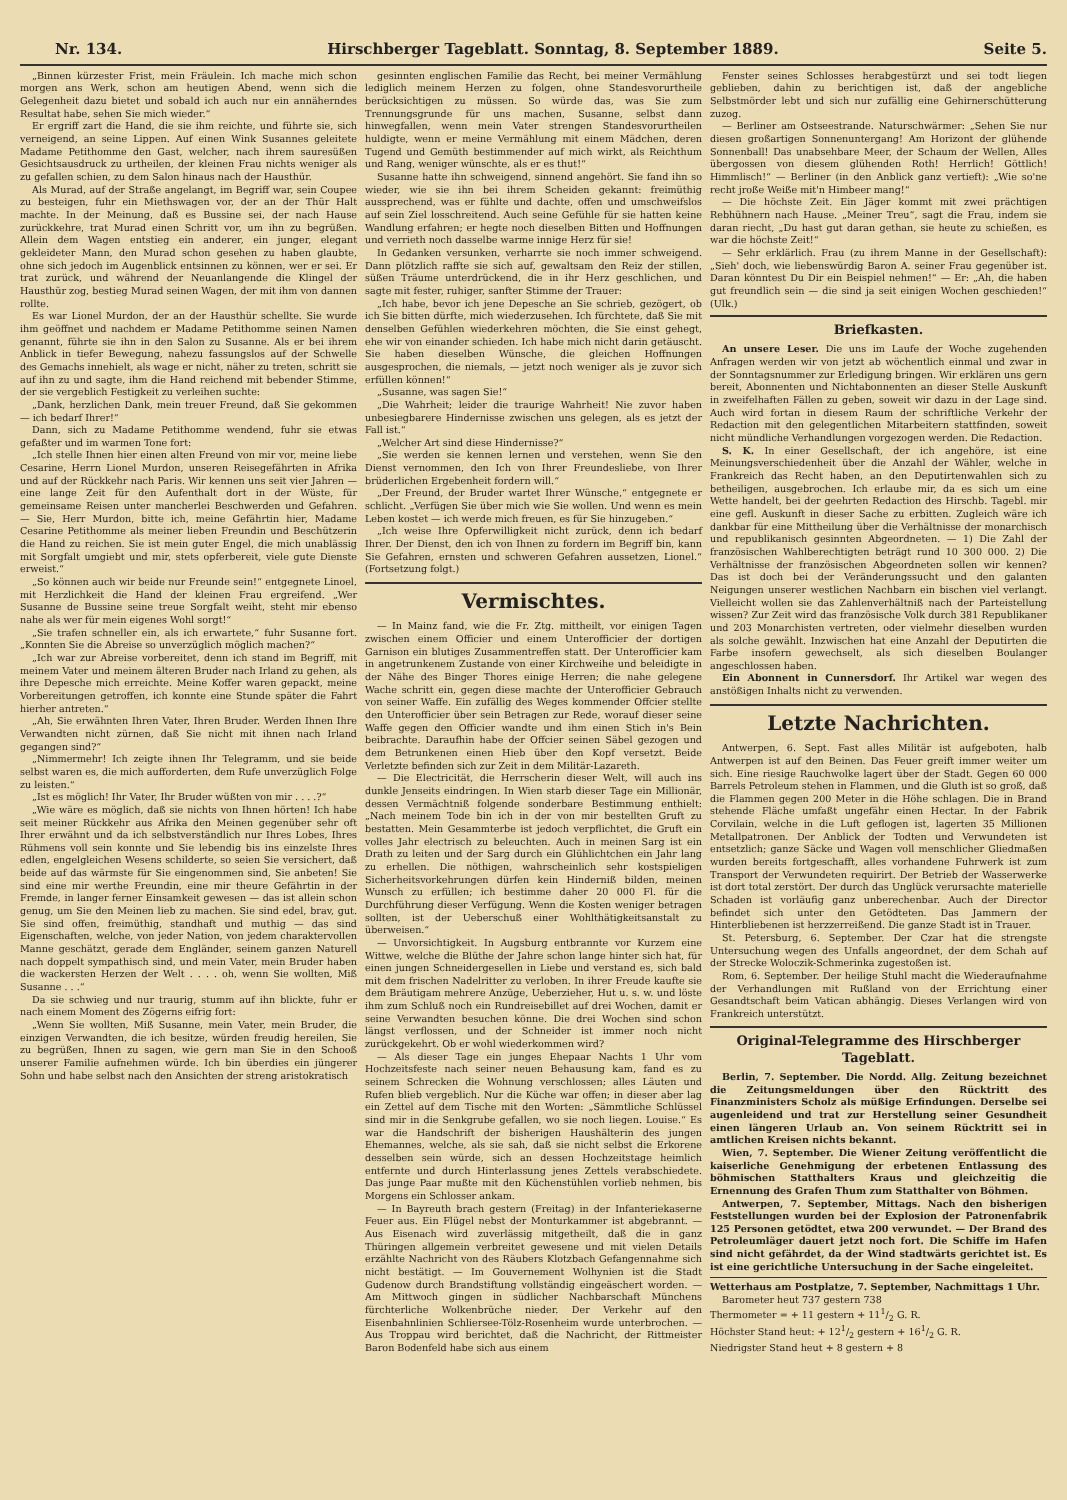Nr. 134. Hirschberger Tageblatt. Sonntag, 8. September 1889. Seite 5.
„Binnen kürzester Frist, mein Fräulein. Ich mache mich schon morgen ans Werk, schon am heutigen Abend, wenn sich die Gelegenheit dazu bietet und sobald ich auch nur ein annäherndes Resultat habe, sehen Sie mich wieder.“
Er ergriff zart die Hand, die sie ihm reichte, und führte sie, sich verneigend, an seine Lippen. Auf einen Wink Susannes geleitete Madame Petithomme den Gast, welcher, nach ihrem sauresüßen Gesichtsausdruck zu urtheilen, der kleinen Frau nichts weniger als zu gefallen schien, zu dem Salon hinaus nach der Hausthür.
Als Murad, auf der Straße angelangt, im Begriff war, sein Coupee zu besteigen, fuhr ein Miethswagen vor, der an der Thür Halt machte. In der Meinung, daß es Bussine sei, der nach Hause zurückkehre, trat Murad einen Schritt vor, um ihn zu begrüßen. Allein dem Wagen entstieg ein anderer, ein junger, elegant gekleideter Mann, den Murad schon gesehen zu haben glaubte, ohne sich jedoch im Augenblick entsinnen zu können, wer er sei. Er trat zurück, und während der Neuanlangende die Klingel der Hausthür zog, bestieg Murad seinen Wagen, der mit ihm von dannen rollte.
Es war Lionel Murdon, der an der Hausthür schellte. Sie wurde ihm geöffnet und nachdem er Madame Petithomme seinen Namen genannt, führte sie ihn in den Salon zu Susanne. Als er bei ihrem Anblick in tiefer Bewegung, nahezu fassungslos auf der Schwelle des Gemachs innehielt, als wage er nicht, näher zu treten, schritt sie auf ihn zu und sagte, ihm die Hand reichend mit bebender Stimme, der sie vergeblich Festigkeit zu verleihen suchte:
„Dank, herzlichen Dank, mein treuer Freund, daß Sie gekommen — ich bedarf Ihrer!“
Dann, sich zu Madame Petithomme wendend, fuhr sie etwas gefaßter und im warmen Tone fort:
„Ich stelle Ihnen hier einen alten Freund von mir vor, meine liebe Cesarine, Herrn Lionel Murdon, unseren Reisegefährten in Afrika und auf der Rückkehr nach Paris. Wir kennen uns seit vier Jahren — eine lange Zeit für den Aufenthalt dort in der Wüste, für gemeinsame Reisen unter mancherlei Beschwerden und Gefahren. — Sie, Herr Murdon, bitte ich, meine Gefährtin hier, Madame Cesarine Petithomme als meiner lieben Freundin und Beschützerin die Hand zu reichen. Sie ist mein guter Engel, die mich unablässig mit Sorgfalt umgiebt und mir, stets opferbereit, viele gute Dienste erweist.“
„So können auch wir beide nur Freunde sein!“ entgegnete Linoel, mit Herzlichkeit die Hand der kleinen Frau ergreifend. „Wer Susanne de Bussine seine treue Sorgfalt weiht, steht mir ebenso nahe als wer für mein eigenes Wohl sorgt!“
„Sie trafen schneller ein, als ich erwartete,“ fuhr Susanne fort. „Konnten Sie die Abreise so unverzüglich möglich machen?“
„Ich war zur Abreise vorbereitet, denn ich stand im Begriff, mit meinem Vater und meinem älteren Bruder nach Irland zu gehen, als ihre Depesche mich erreichte. Meine Koffer waren gepackt, meine Vorbereitungen getroffen, ich konnte eine Stunde später die Fahrt hierher antreten.“
„Ah, Sie erwähnten Ihren Vater, Ihren Bruder. Werden Ihnen Ihre Verwandten nicht zürnen, daß Sie nicht mit ihnen nach Irland gegangen sind?“
„Nimmermehr! Ich zeigte ihnen Ihr Telegramm, und sie beide selbst waren es, die mich aufforderten, dem Rufe unverzüglich Folge zu leisten.“
„Ist es möglich! Ihr Vater, Ihr Bruder wüßten von mir . . . .?“
„Wie wäre es möglich, daß sie nichts von Ihnen hörten! Ich habe seit meiner Rückkehr aus Afrika den Meinen gegenüber sehr oft Ihrer erwähnt und da ich selbstverständlich nur Ihres Lobes, Ihres Rühmens voll sein konnte und Sie lebendig bis ins einzelste Ihres edlen, engelgleichen Wesens schilderte, so seien Sie versichert, daß beide auf das wärmste für Sie eingenommen sind, Sie anbeten! Sie sind eine mir werthe Freundin, eine mir theure Gefährtin in der Fremde, in langer ferner Einsamkeit gewesen — das ist allein schon genug, um Sie den Meinen lieb zu machen. Sie sind edel, brav, gut. Sie sind offen, freimüthig, standhaft und muthig — das sind Eigenschaften, welche, von jeder Nation, von jedem charaktervollen Manne geschätzt, gerade dem Engländer, seinem ganzen Naturell nach doppelt sympathisch sind, und mein Vater, mein Bruder haben die wackersten Herzen der Welt . . . . oh, wenn Sie wollten, Miß Susanne . . .“
Da sie schwieg und nur traurig, stumm auf ihn blickte, fuhr er nach einem Moment des Zögerns eifrig fort:
„Wenn Sie wollten, Miß Susanne, mein Vater, mein Bruder, die einzigen Verwandten, die ich besitze, würden freudig hereilen, Sie zu begrüßen, Ihnen zu sagen, wie gern man Sie in den Schooß unserer Familie aufnehmen würde. Ich bin überdies ein jüngerer Sohn und habe selbst nach den Ansichten der streng aristokratisch
gesinnten englischen Familie das Recht, bei meiner Vermählung lediglich meinem Herzen zu folgen, ohne Standesvorurtheile berücksichtigen zu müssen. So würde das, was Sie zum Trennungsgrunde für uns machen, Susanne, selbst dann hinwegfallen, wenn mein Vater strengen Standesvorurtheilen huldigte, wenn er meine Vermählung mit einem Mädchen, deren Tugend und Gemüth bestimmender auf mich wirkt, als Reichthum und Rang, weniger wünschte, als er es thut!“
Susanne hatte ihn schweigend, sinnend angehört. Sie fand ihn so wieder, wie sie ihn bei ihrem Scheiden gekannt: freimüthig aussprechend, was er fühlte und dachte, offen und umschweifslos auf sein Ziel losschreitend. Auch seine Gefühle für sie hatten keine Wandlung erfahren; er hegte noch dieselben Bitten und Hoffnungen und verrieth noch dasselbe warme innige Herz für sie!
In Gedanken versunken, verharrte sie noch immer schweigend. Dann plötzlich raffte sie sich auf, gewaltsam den Reiz der stillen, süßen Träume unterdrückend, die in ihr Herz geschlichen, und sagte mit fester, ruhiger, sanfter Stimme der Trauer:
„Ich habe, bevor ich jene Depesche an Sie schrieb, gezögert, ob ich Sie bitten dürfte, mich wiederzusehen. Ich fürchtete, daß Sie mit denselben Gefühlen wiederkehren möchten, die Sie einst gehegt, ehe wir von einander schieden. Ich habe mich nicht darin getäuscht. Sie haben dieselben Wünsche, die gleichen Hoffnungen ausgesprochen, die niemals, — jetzt noch weniger als je zuvor sich erfüllen können!“
„Susanne, was sagen Sie!“
„Die Wahrheit; leider die traurige Wahrheit! Nie zuvor haben unbesiegbarere Hindernisse zwischen uns gelegen, als es jetzt der Fall ist.“
„Welcher Art sind diese Hindernisse?“
„Sie werden sie kennen lernen und verstehen, wenn Sie den Dienst vernommen, den Ich von Ihrer Freundesliebe, von Ihrer brüderlichen Ergebenheit fordern will.“
„Der Freund, der Bruder wartet Ihrer Wünsche,“ entgegnete er schlicht. „Verfügen Sie über mich wie Sie wollen. Und wenn es mein Leben kostet — ich werde mich freuen, es für Sie hinzugeben.“
„Ich weise Ihre Opferwilligkeit nicht zurück, denn ich bedarf Ihrer. Der Dienst, den ich von Ihnen zu fordern im Begriff bin, kann Sie Gefahren, ernsten und schweren Gefahren aussetzen, Lionel.“ (Fortsetzung folgt.)
Vermischtes.
— In Mainz fand, wie die Fr. Ztg. mittheilt, vor einigen Tagen zwischen einem Officier und einem Unterofficier der dortigen Garnison ein blutiges Zusammentreffen statt. Der Unterofficier kam in angetrunkenem Zustande von einer Kirchweihe und beleidigte in der Nähe des Binger Thores einige Herren; die nahe gelegene Wache schritt ein, gegen diese machte der Unterofficier Gebrauch von seiner Waffe. Ein zufällig des Weges kommender Offcier stellte den Unterofficier über sein Betragen zur Rede, worauf dieser seine Waffe gegen den Officier wandte und ihm einen Stich in's Bein beibrachte. Daraufhin habe der Offcier seinen Säbel gezogen und dem Betrunkenen einen Hieb über den Kopf versetzt. Beide Verletzte befinden sich zur Zeit in dem Militär-Lazareth.
— Die Electricität, die Herrscherin dieser Welt, will auch ins dunkle Jenseits eindringen. In Wien starb dieser Tage ein Millionär, dessen Vermächtniß folgende sonderbare Bestimmung enthielt: „Nach meinem Tode bin ich in der von mir bestellten Gruft zu bestatten. Mein Gesammterbe ist jedoch verpflichtet, die Gruft ein volles Jahr electrisch zu beleuchten. Auch in meinen Sarg ist ein Drath zu leiten und der Sarg durch ein Glühlichtchen ein Jahr lang zu erhellen. Die nöthigen, wahrscheinlich sehr kostspieligen Sicherheitsvorkehrungen dürfen kein Hinderniß bilden, meinen Wunsch zu erfüllen; ich bestimme daher 20 000 Fl. für die Durchführung dieser Verfügung. Wenn die Kosten weniger betragen sollten, ist der Ueberschuß einer Wohlthätigkeitsanstalt zu überweisen.“
— Unvorsichtigkeit. In Augsburg entbrannte vor Kurzem eine Wittwe, welche die Blüthe der Jahre schon lange hinter sich hat, für einen jungen Schneidergesellen in Liebe und verstand es, sich bald mit dem frischen Nadelritter zu verloben. In ihrer Freude kaufte sie dem Bräutigam mehrere Anzüge, Ueberzieher, Hut u. s. w. und löste ihm zum Schluß noch ein Rundreisebillet auf drei Wochen, damit er seine Verwandten besuchen könne. Die drei Wochen sind schon längst verflossen, und der Schneider ist immer noch nicht zurückgekehrt. Ob er wohl wiederkommen wird?
— Als dieser Tage ein junges Ehepaar Nachts 1 Uhr vom Hochzeitsfeste nach seiner neuen Behausung kam, fand es zu seinem Schrecken die Wohnung verschlossen; alles Läuten und Rufen blieb vergeblich. Nur die Küche war offen; in dieser aber lag ein Zettel auf dem Tische mit den Worten: „Sämmtliche Schlüssel sind mir in die Senkgrube gefallen, wo sie noch liegen. Louise.“ Es war die Handschrift der bisherigen Haushälterin des jungen Ehemannes, welche, als sie sah, daß sie nicht selbst die Erkorene desselben sein würde, sich an dessen Hochzeitstage heimlich entfernte und durch Hinterlassung jenes Zettels verabschiedete. Das junge Paar mußte mit den Küchenstühlen vorlieb nehmen, bis Morgens ein Schlosser ankam.
— In Bayreuth brach gestern (Freitag) in der Infanteriekaserne Feuer aus. Ein Flügel nebst der Monturkammer ist abgebrannt. — Aus Eisenach wird zuverlässig mitgetheilt, daß die in ganz Thüringen allgemein verbreitet gewesene und mit vielen Details erzählte Nachricht von des Räubers Klotzbach Gefangennahme sich nicht bestätigt. — Im Gouvernement Wolhynien ist die Stadt Gudenow durch Brandstiftung vollständig eingeäschert worden. — Am Mittwoch gingen in südlicher Nachbarschaft Münchens fürchterliche Wolkenbrüche nieder. Der Verkehr auf den Eisenbahnlinien Schliersee-Tölz-Rosenheim wurde unterbrochen. — Aus Troppau wird berichtet, daß die Nachricht, der Rittmeister Baron Bodenfeld habe sich aus einem
Fenster seines Schlosses herabgestürzt und sei todt liegen geblieben, dahin zu berichtigen ist, daß der angebliche Selbstmörder lebt und sich nur zufällig eine Gehirnerschütterung zuzog.
— Berliner am Ostseestrande. Naturschwärmer: „Sehen Sie nur diesen großartigen Sonnenuntergang! Am Horizont der glühende Sonnenball! Das unabsehbare Meer, der Schaum der Wellen, Alles übergossen von diesem glühenden Roth! Herrlich! Göttlich! Himmlisch!“ — Berliner (in den Anblick ganz vertieft): „Wie so'ne recht jroße Weiße mit'n Himbeer mang!“
— Die höchste Zeit. Ein Jäger kommt mit zwei prächtigen Rebhühnern nach Hause. „Meiner Treu“, sagt die Frau, indem sie daran riecht, „Du hast gut daran gethan, sie heute zu schießen, es war die höchste Zeit!“
— Sehr erklärlich. Frau (zu ihrem Manne in der Gesellschaft): „Sieh' doch, wie liebenswürdig Baron A. seiner Frau gegenüber ist. Daran könntest Du Dir ein Beispiel nehmen!“ — Er: „Ah, die haben gut freundlich sein — die sind ja seit einigen Wochen geschieden!“ (Ulk.)
Briefkasten.
An unsere Leser. Die uns im Laufe der Woche zugehenden Anfragen werden wir von jetzt ab wöchentlich einmal und zwar in der Sonntagsnummer zur Erledigung bringen. Wir erklären uns gern bereit, Abonnenten und Nichtabonnenten an dieser Stelle Auskunft in zweifelhaften Fällen zu geben, soweit wir dazu in der Lage sind. Auch wird fortan in diesem Raum der schriftliche Verkehr der Redaction mit den gelegentlichen Mitarbeitern stattfinden, soweit nicht mündliche Verhandlungen vorgezogen werden. Die Redaction.
S. K. In einer Gesellschaft, der ich angehöre, ist eine Meinungsverschiedenheit über die Anzahl der Wähler, welche in Frankreich das Recht haben, an den Deputirtenwahlen sich zu betheiligen, ausgebrochen. Ich erlaube mir, da es sich um eine Wette handelt, bei der geehrten Redaction des Hirschb. Tagebl. mir eine gefl. Auskunft in dieser Sache zu erbitten. Zugleich wäre ich dankbar für eine Mittheilung über die Verhältnisse der monarchisch und republikanisch gesinnten Abgeordneten. — 1) Die Zahl der französischen Wahlberechtigten beträgt rund 10 300 000. 2) Die Verhältnisse der französischen Abgeordneten sollen wir kennen? Das ist doch bei der Veränderungssucht und den galanten Neigungen unserer westlichen Nachbarn ein bischen viel verlangt. Vielleicht wollen sie das Zahlenverhältniß nach der Parteistellung wissen? Zur Zeit wird das französische Volk durch 381 Republikaner und 203 Monarchisten vertreten, oder vielmehr dieselben wurden als solche gewählt. Inzwischen hat eine Anzahl der Deputirten die Farbe insofern gewechselt, als sich dieselben Boulanger angeschlossen haben.
Ein Abonnent in Cunnersdorf. Ihr Artikel war wegen des anstößigen Inhalts nicht zu verwenden.
Letzte Nachrichten.
Antwerpen, 6. Sept. Fast alles Militär ist aufgeboten, halb Antwerpen ist auf den Beinen. Das Feuer greift immer weiter um sich. Eine riesige Rauchwolke lagert über der Stadt. Gegen 60 000 Barrels Petroleum stehen in Flammen, und die Gluth ist so groß, daß die Flammen gegen 200 Meter in die Höhe schlagen. Die in Brand stehende Fläche umfaßt ungefähr einen Hectar. In der Fabrik Corvilain, welche in die Luft geflogen ist, lagerten 35 Millionen Metallpatronen. Der Anblick der Todten und Verwundeten ist entsetzlich; ganze Säcke und Wagen voll menschlicher Gliedmaßen wurden bereits fortgeschafft, alles vorhandene Fuhrwerk ist zum Transport der Verwundeten requirirt. Der Betrieb der Wasserwerke ist dort total zerstört. Der durch das Unglück verursachte materielle Schaden ist vorläufig ganz unberechenbar. Auch der Director befindet sich unter den Getödteten. Das Jammern der Hinterbliebenen ist herzzerreißend. Die ganze Stadt ist in Trauer.
St. Petersburg, 6. September. Der Czar hat die strengste Untersuchung wegen des Unfalls angeordnet, der dem Schah auf der Strecke Woloczik-Schmerinka zugestoßen ist.
Rom, 6. September. Der heilige Stuhl macht die Wiederaufnahme der Verhandlungen mit Rußland von der Errichtung einer Gesandtschaft beim Vatican abhängig. Dieses Verlangen wird von Frankreich unterstützt.
Original-Telegramme des Hirschberger Tageblatt.
Berlin, 7. September. Die Nordd. Allg. Zeitung bezeichnet die Zeitungsmeldungen über den Rücktritt des Finanzministers Scholz als müßige Erfindungen. Derselbe sei augenleidend und trat zur Herstellung seiner Gesundheit einen längeren Urlaub an. Von seinem Rücktritt sei in amtlichen Kreisen nichts bekannt.
Wien, 7. September. Die Wiener Zeitung veröffentlicht die kaiserliche Genehmigung der erbetenen Entlassung des böhmischen Statthalters Kraus und gleichzeitig die Ernennung des Grafen Thum zum Statthalter von Böhmen.
Antwerpen, 7. September, Mittags. Nach den bisherigen Feststellungen wurden bei der Explosion der Patronenfabrik 125 Personen getödtet, etwa 200 verwundet. — Der Brand des Petroleumläger dauert jetzt noch fort. Die Schiffe im Hafen sind nicht gefährdet, da der Wind stadtwärts gerichtet ist. Es ist eine gerichtliche Untersuchung in der Sache eingeleitet.
Wetterhaus am Postplatze, 7. September, Nachmittags 1 Uhr.
Barometer heut 737 gestern 738
Thermometer = + 11 gestern + 111/2 G. R.
Höchster Stand heut: + 121/2 gestern + 161/2 G. R.
Niedrigster Stand heut + 8 gestern + 8